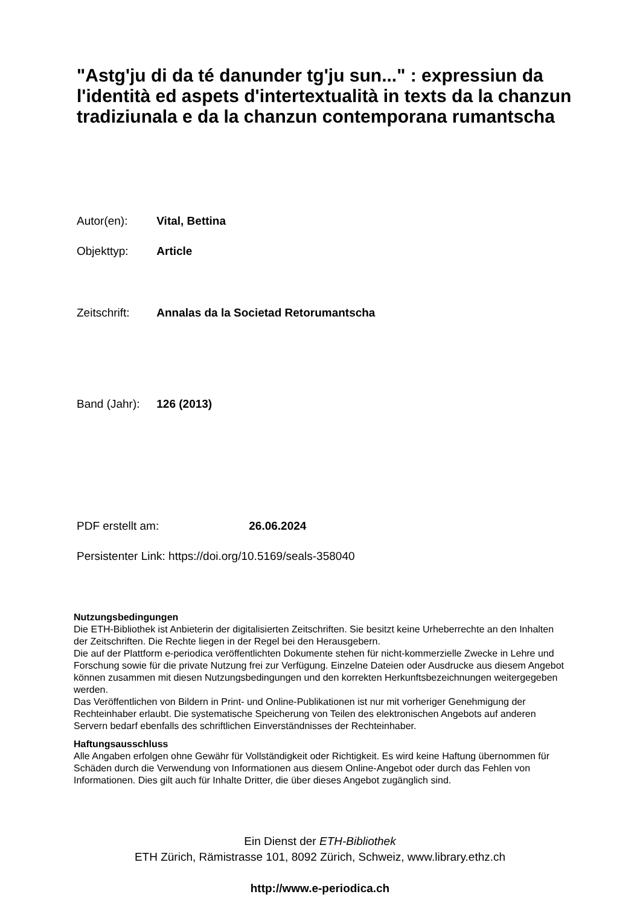"Astg'ju di da té danunder tg'ju sun..." : expressiun da l'identità ed aspets d'intertextualità in texts da la chanzun tradiziunala e da la chanzun contemporana rumantscha
Autor(en): Vital, Bettina
Objekttyp: Article
Zeitschrift: Annalas da la Societad Retorumantscha
Band (Jahr): 126 (2013)
PDF erstellt am: 26.06.2024
Persistenter Link: https://doi.org/10.5169/seals-358040
Nutzungsbedingungen
Die ETH-Bibliothek ist Anbieterin der digitalisierten Zeitschriften. Sie besitzt keine Urheberrechte an den Inhalten der Zeitschriften. Die Rechte liegen in der Regel bei den Herausgebern.
Die auf der Plattform e-periodica veröffentlichten Dokumente stehen für nicht-kommerzielle Zwecke in Lehre und Forschung sowie für die private Nutzung frei zur Verfügung. Einzelne Dateien oder Ausdrucke aus diesem Angebot können zusammen mit diesen Nutzungsbedingungen und den korrekten Herkunftsbezeichnungen weitergegeben werden.
Das Veröffentlichen von Bildern in Print- und Online-Publikationen ist nur mit vorheriger Genehmigung der Rechteinhaber erlaubt. Die systematische Speicherung von Teilen des elektronischen Angebots auf anderen Servern bedarf ebenfalls des schriftlichen Einverständnisses der Rechteinhaber.
Haftungsausschluss
Alle Angaben erfolgen ohne Gewähr für Vollständigkeit oder Richtigkeit. Es wird keine Haftung übernommen für Schäden durch die Verwendung von Informationen aus diesem Online-Angebot oder durch das Fehlen von Informationen. Dies gilt auch für Inhalte Dritter, die über dieses Angebot zugänglich sind.
Ein Dienst der ETH-Bibliothek
ETH Zürich, Rämistrasse 101, 8092 Zürich, Schweiz, www.library.ethz.ch
http://www.e-periodica.ch